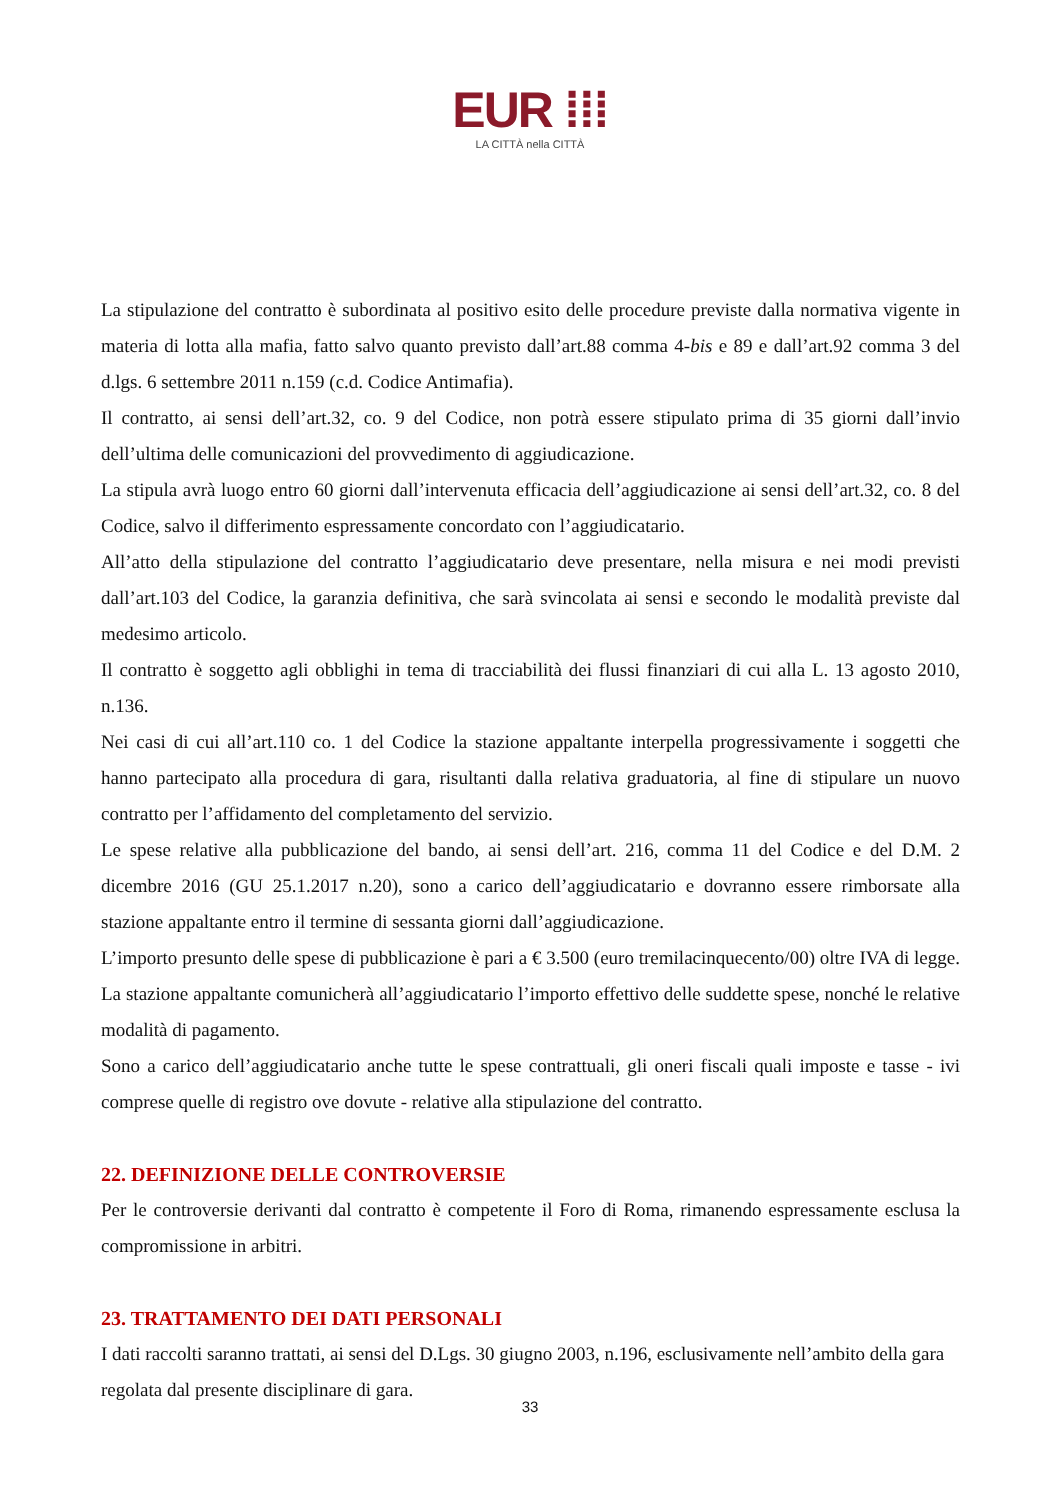EUR ⁞⁞⁞
LA CITTÀ nella CITTÀ
La stipulazione del contratto è subordinata al positivo esito delle procedure previste dalla normativa vigente in materia di lotta alla mafia, fatto salvo quanto previsto dall’art.88 comma 4-bis e 89 e dall’art.92 comma 3 del d.lgs. 6 settembre 2011 n.159 (c.d. Codice Antimafia).
Il contratto, ai sensi dell’art.32, co. 9 del Codice, non potrà essere stipulato prima di 35 giorni dall’invio dell’ultima delle comunicazioni del provvedimento di aggiudicazione.
La stipula avrà luogo entro 60 giorni dall’intervenuta efficacia dell’aggiudicazione ai sensi dell’art.32, co. 8 del Codice, salvo il differimento espressamente concordato con l’aggiudicatario.
All’atto della stipulazione del contratto l’aggiudicatario deve presentare, nella misura e nei modi previsti dall’art.103 del Codice, la garanzia definitiva, che sarà svincolata ai sensi e secondo le modalità previste dal medesimo articolo.
Il contratto è soggetto agli obblighi in tema di tracciabilità dei flussi finanziari di cui alla L. 13 agosto 2010, n.136.
Nei casi di cui all’art.110 co. 1 del Codice la stazione appaltante interpella progressivamente i soggetti che hanno partecipato alla procedura di gara, risultanti dalla relativa graduatoria, al fine di stipulare un nuovo contratto per l’affidamento del completamento del servizio.
Le spese relative alla pubblicazione del bando, ai sensi dell’art. 216, comma 11 del Codice e del D.M. 2 dicembre 2016 (GU 25.1.2017 n.20), sono a carico dell’aggiudicatario e dovranno essere rimborsate alla stazione appaltante entro il termine di sessanta giorni dall’aggiudicazione.
L’importo presunto delle spese di pubblicazione è pari a € 3.500 (euro tremilacinquecento/00) oltre IVA di legge. La stazione appaltante comunicherà all’aggiudicatario l’importo effettivo delle suddette spese, nonché le relative modalità di pagamento.
Sono a carico dell’aggiudicatario anche tutte le spese contrattuali, gli oneri fiscali quali imposte e tasse - ivi comprese quelle di registro ove dovute - relative alla stipulazione del contratto.
22. DEFINIZIONE DELLE CONTROVERSIE
Per le controversie derivanti dal contratto è competente il Foro di Roma, rimanendo espressamente esclusa la compromissione in arbitri.
23. TRATTAMENTO DEI DATI PERSONALI
I dati raccolti saranno trattati, ai sensi del D.Lgs. 30 giugno 2003, n.196, esclusivamente nell’ambito della gara regolata dal presente disciplinare di gara.
33